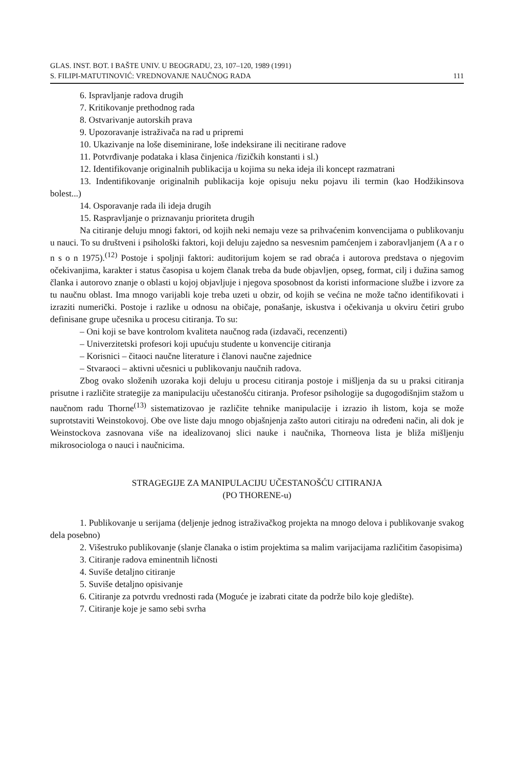GLAS. INST. BOT. I BAŠTE UNIV. U BEOGRADU, 23, 107–120, 1989 (1991)
S. FILIPI-MATUTINOVIĆ: VREDNOVANJE NAUČNOG RADA 111
6. Ispravljanje radova drugih
7. Kritikovanje prethodnog rada
8. Ostvarivanje autorskih prava
9. Upozoravanje istraživača na rad u pripremi
10. Ukazivanje na loše diseminirane, loše indeksirane ili necitirane radove
11. Potvrđivanje podataka i klasa činjenica /fizičkih konstanti i sl.)
12. Identifikovanje originalnih publikacija u kojima su neka ideja ili koncept razmatrani
13. Indentifikovanje originalnih publikacija koje opisuju neku pojavu ili termin (kao Hodžikinsova bolest...)
14. Osporavanje rada ili ideja drugih
15. Raspravljanje o priznavanju prioriteta drugih
Na citiranje deluju mnogi faktori, od kojih neki nemaju veze sa prihvaćenim konvencijama o publikovanju u nauci. To su društveni i psihološki faktori, koji deluju zajedno sa nesvesnim pamćenjem i zaboravljanjem (A a r o n s o n 1975).<sup>(12)</sup> Postoje i spoljnji faktori: auditorijum kojem se rad obraća i autorova predstava o njegovim očekivanjima, karakter i status časopisa u kojem članak treba da bude objavljen, opseg, format, cilj i dužina samog članka i autorovo znanje o oblasti u kojoj objavljuje i njegova sposobnost da koristi informacione službe i izvore za tu naučnu oblast. Ima mnogo varijabli koje treba uzeti u obzir, od kojih se većina ne može tačno identifikovati i izraziti numerički. Postoje i razlike u odnosu na običaje, ponašanje, iskustva i očekivanja u okviru četiri grubo definisane grupe učesnika u procesu citiranja. To su:
– Oni koji se bave kontrolom kvaliteta naučnog rada (izdavači, recenzenti)
– Univerzitetski profesori koji upućuju studente u konvencije citiranja
– Korisnici – čitaoci naučne literature i članovi naučne zajednice
– Stvaraoci – aktivni učesnici u publikovanju naučnih radova.
Zbog ovako složenih uzoraka koji deluju u procesu citiranja postoje i mišljenja da su u praksi citiranja prisutne i različite strategije za manipulaciju učestanošću citiranja. Profesor psihologije sa dugogodišnjim stažom u naučnom radu Thorne<sup>(13)</sup> sistematizovao je različite tehnike manipulacije i izrazio ih listom, koja se može suprotstaviti Weinstokovoj. Obe ove liste daju mnogo objašnjenja zašto autori citiraju na određeni način, ali dok je Weinstockova zasnovana više na idealizovanoj slici nauke i naučnika, Thorneova lista je bliža mišljenju mikrosociologa o nauci i naučnicima.
STRAGEGIJE ZA MANIPULACIJU UČESTANOŠĆU CITIRANJA
(PO THORENE-u)
1. Publikovanje u serijama (deljenje jednog istraživačkog projekta na mnogo delova i publikovanje svakog dela posebno)
2. Višestruko publikovanje (slanje članaka o istim projektima sa malim varijacijama različitim časopisima)
3. Citiranje radova eminentnih ličnosti
4. Suviše detaljno citiranje
5. Suviše detaljno opisivanje
6. Citiranje za potvrdu vrednosti rada (Moguće je izabrati citate da podrže bilo koje gledište).
7. Citiranje koje je samo sebi svrha